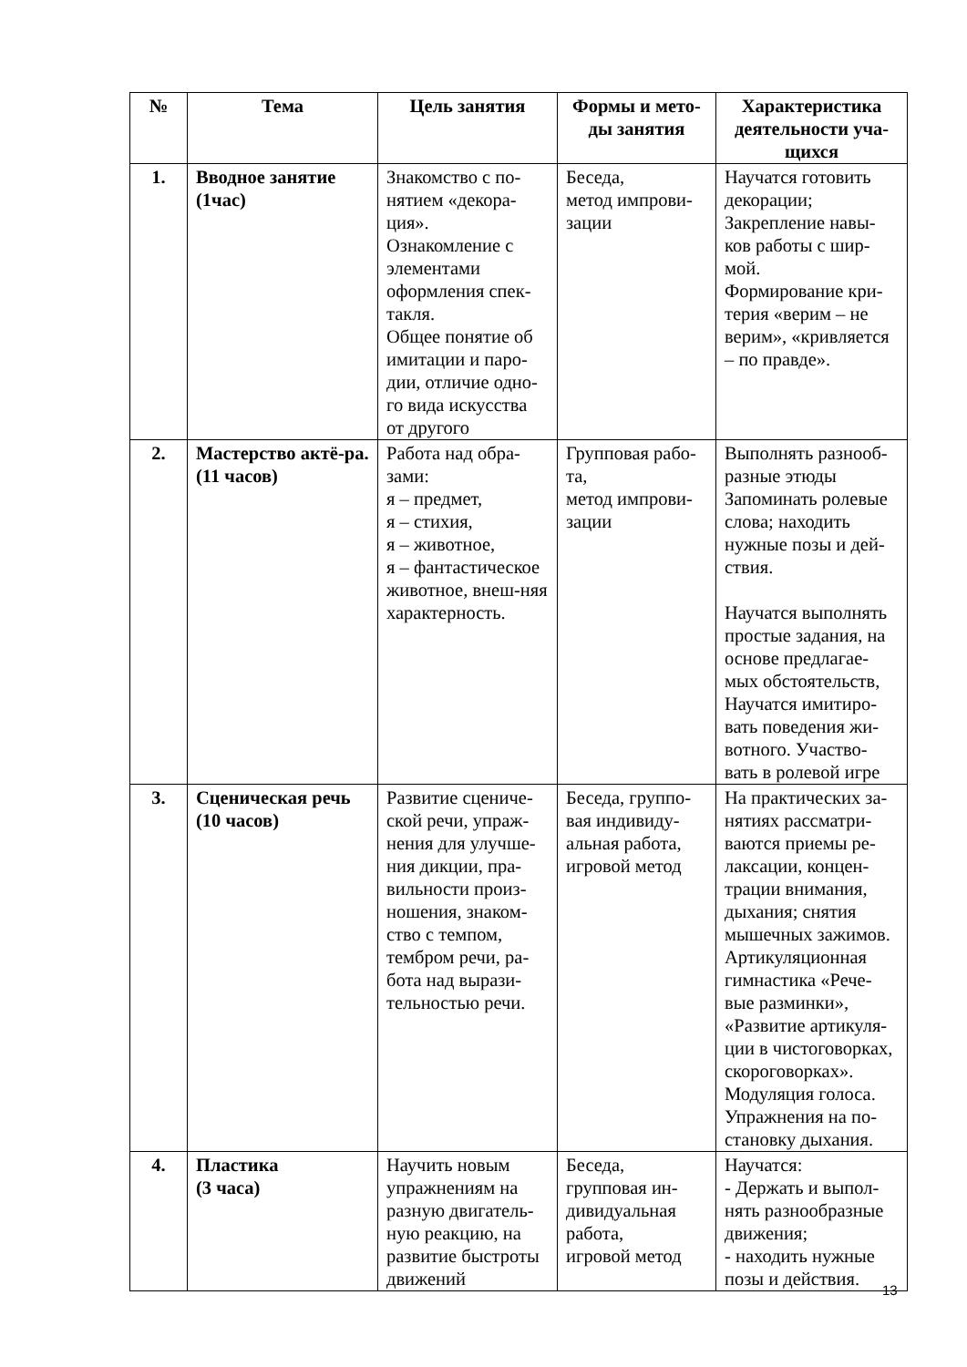| № | Тема | Цель занятия | Формы и мето-ды занятия | Характеристика деятельности уча-щихся |
| --- | --- | --- | --- | --- |
| 1. | Вводное занятие (1час) | Знакомство с по-нятием «декора-ция». Ознакомление с элементами оформления спек-такля. Общее понятие об имитации и паро-дии, отличие одно-го вида искусства от другого | Беседа, метод импрови-зации | Научатся готовить декорации; Закрепление навы-ков работы с шир-мой. Формирование кри-терия «верим – не верим», «кривляется – по правде». |
| 2. | Мастерство актё-ра. (11 часов) | Работа над обра-зами: я – предмет, я – стихия, я – животное, я – фантастическое животное, внеш-няя характерность. | Групповая рабо-та, метод импрови-зации | Выполнять разнооб-разные этюды Запоминать ролевые слова; находить нужные позы и дей-ствия. Научатся выполнять простые задания, на основе предлагае-мых обстоятельств, Научатся имитиро-вать поведения жи-вотного. Участво-вать в ролевой игре |
| 3. | Сценическая речь (10 часов) | Развитие сцениче-ской речи, упраж-нения для улучше-ния дикции, пра-вильности произ-ношения, знаком-ство с темпом, тембром речи, ра-бота над вырази-тельностью речи. | Беседа, группо-вая индивиду-альная работа, игровой метод | На практических за-нятиях рассматри-ваются приемы ре-лаксации, концен-трации внимания, дыхания; снятия мышечных зажимов. Артикуляционная гимнастика «Рече-вые разминки», «Развитие артикуля-ции в чистоговорках, скороговорках». Модуляция голоса. Упражнения на по-становку дыхания. |
| 4. | Пластика (3 часа) | Научить новым упражнениям на разную двигатель-ную реакцию, на развитие быстроты движений | Беседа, групповая ин-дивидуальная работа, игровой метод | Научатся: - Держать и выпол-нять разнообразные движения; - находить нужные позы и действия. |
13